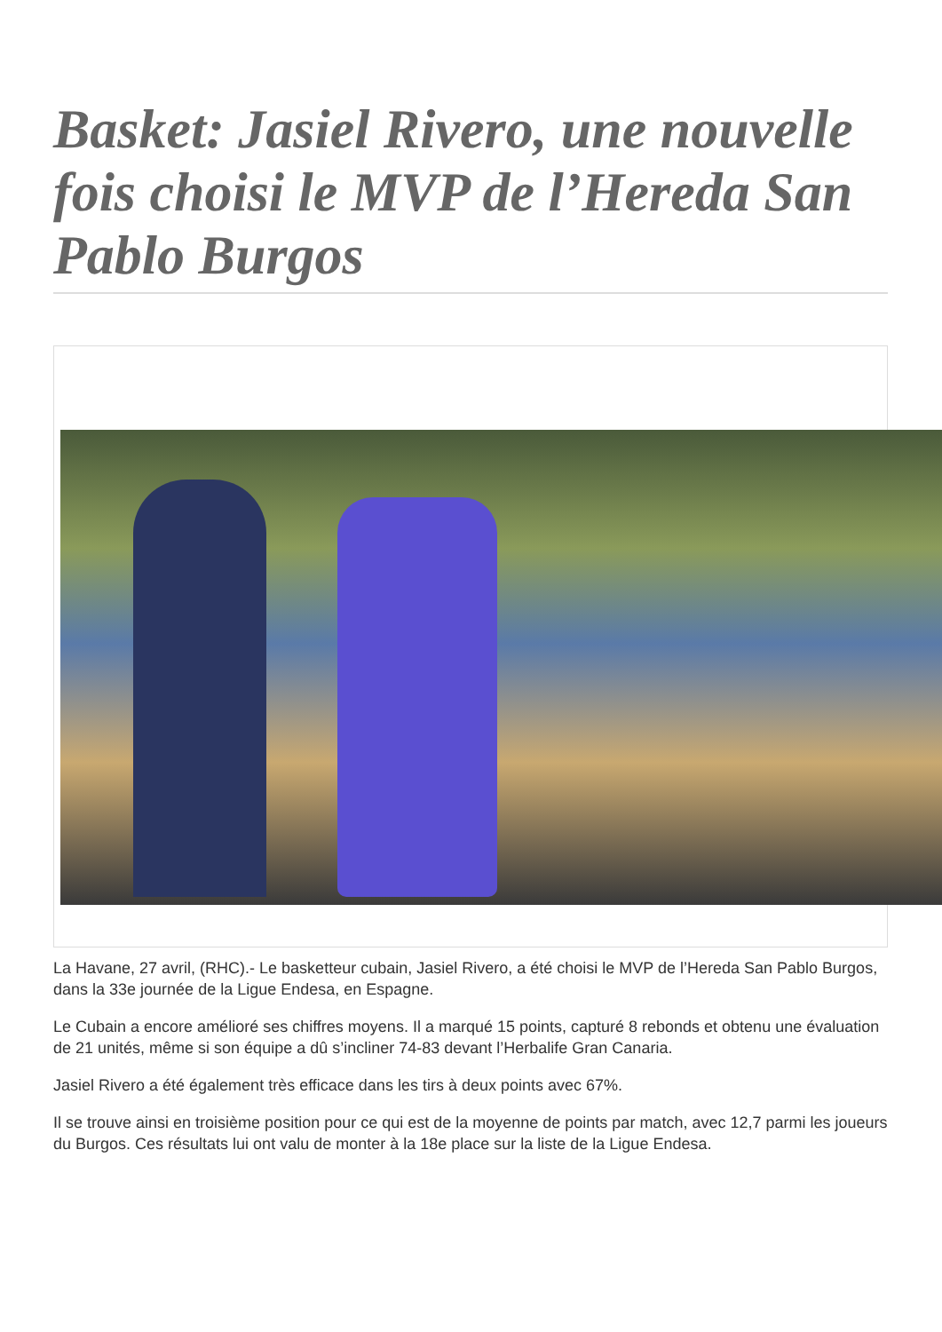Basket: Jasiel Rivero, une nouvelle fois choisi le MVP de l’Hereda San Pablo Burgos
La Havane, 27 avril, (RHC).- Le basketteur cubain, Jasiel Rivero, a été choisi le MVP de l’Hereda San Pablo Burgos, dans la 33e journée de la Ligue Endesa, en Espagne.
Le Cubain a encore amélioré ses chiffres moyens. Il a marqué 15 points, capturé 8 rebonds et obtenu une évaluation de 21 unités, même si son équipe a dû s’incliner 74-83 devant l’Herbalife Gran Canaria.
Jasiel Rivero a été également très efficace dans les tirs à deux points avec 67%.
Il se trouve ainsi en troisième position pour ce qui est de la moyenne de points par match, avec 12,7 parmi les joueurs du Burgos. Ces résultats lui ont valu de monter à la 18e place sur la liste de la Ligue Endesa.